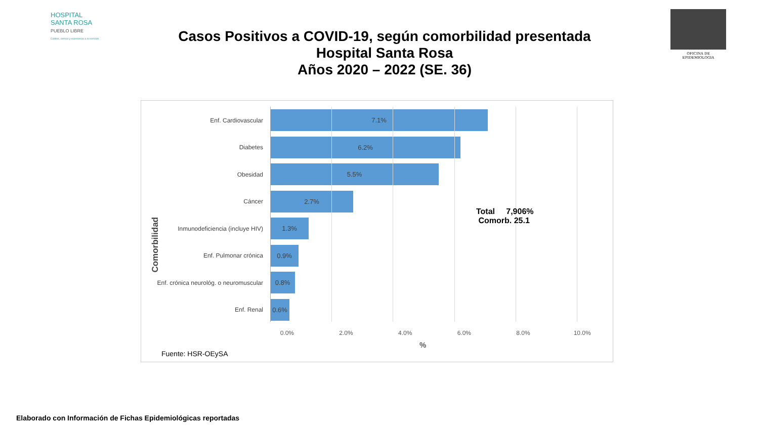HOSPITAL
SANTA ROSA
PUEBLO LIBRE
Calidez, ciencia y experiencia a su servicio
OFICINA DE EPIDEMIOLOGIA
Casos Positivos a COVID-19, según comorbilidad presentada
Hospital Santa Rosa
Años 2020 – 2022 (SE. 36)
Comorbilidad
Enf. Cardiovascular
7.1%
Diabetes
6.2%
Obesidad
5.5%
Cáncer
2.7%
Inmunodeficiencia (incluye HIV)
1.3%
Enf. Pulmonar crónica
0.9%
Enf. crónica neurológ. o neuromuscular
0.8%
Enf. Renal
0.6%
Total 7,906%
Comorb. 25.1
0.0% 2.0% 4.0% 6.0% 8.0% 10.0%
%
Fuente: HSR-OEySA
Elaborado con Información de Fichas Epidemiológicas reportadas